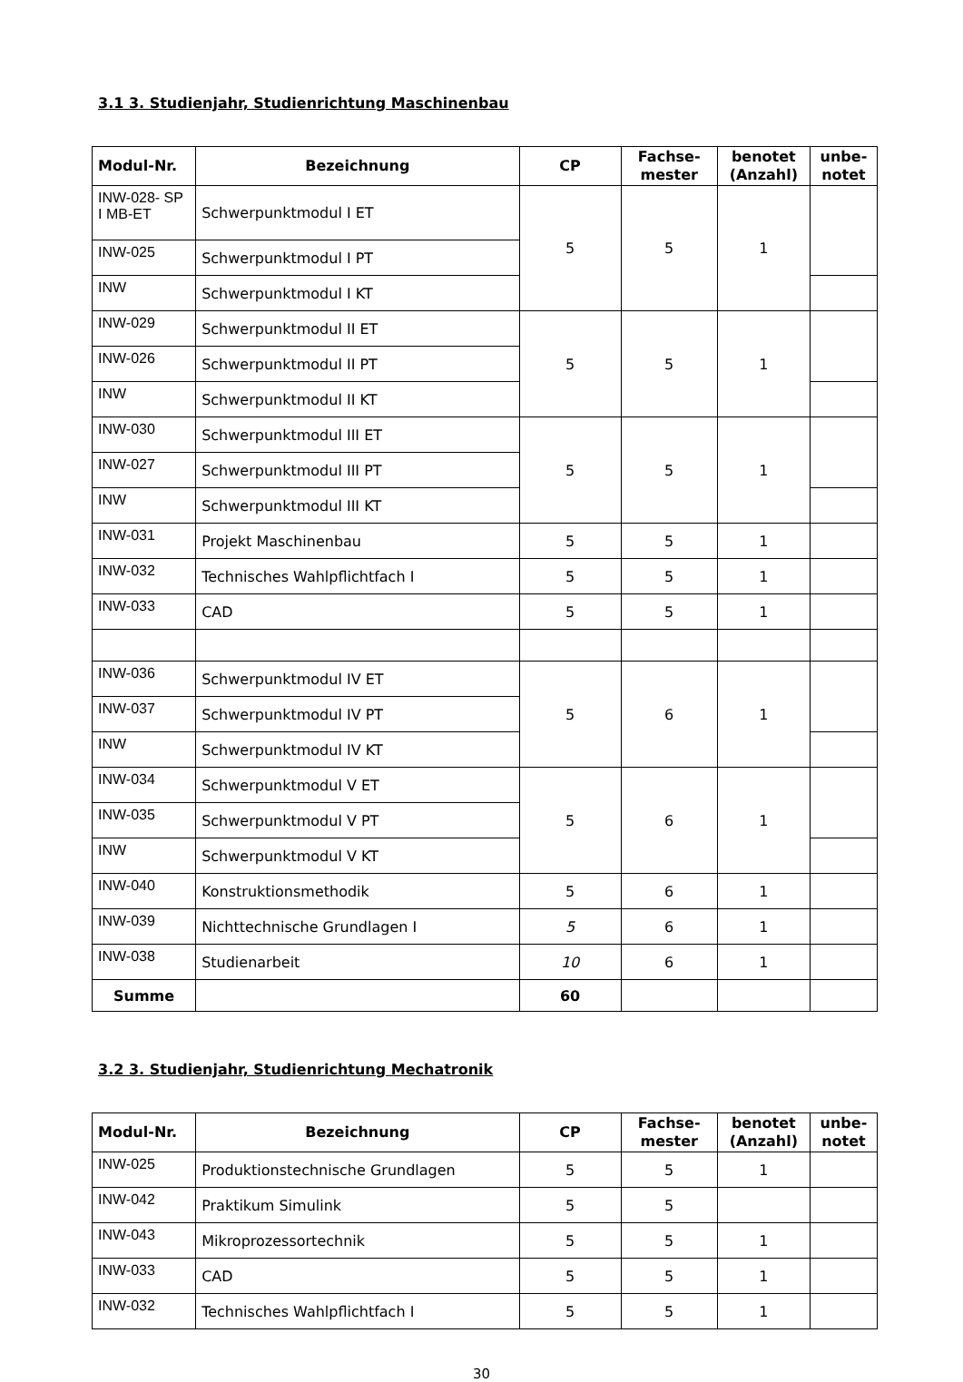3.1 3. Studienjahr, Studienrichtung Maschinenbau
| Modul-Nr. | Bezeichnung | CP | Fachse- mester | benotet (Anzahl) | unbe- notet |
| --- | --- | --- | --- | --- | --- |
| INW-028- SP I MB-ET | Schwerpunktmodul I ET | 5 | 5 | 1 | |
| INW-025 | Schwerpunktmodul I PT | | | | |
| INW | Schwerpunktmodul I KT | | | | |
| INW-029 | Schwerpunktmodul II ET | 5 | 5 | 1 | |
| INW-026 | Schwerpunktmodul II PT | | | | |
| INW | Schwerpunktmodul II KT | | | | |
| INW-030 | Schwerpunktmodul III ET | 5 | 5 | 1 | |
| INW-027 | Schwerpunktmodul III PT | | | | |
| INW | Schwerpunktmodul III KT | | | | |
| INW-031 | Projekt Maschinenbau | 5 | 5 | 1 | |
| INW-032 | Technisches Wahlpflichtfach I | 5 | 5 | 1 | |
| INW-033 | CAD | 5 | 5 | 1 | |
| INW-036 | Schwerpunktmodul IV ET | 5 | 6 | 1 | |
| INW-037 | Schwerpunktmodul IV PT | | | | |
| INW | Schwerpunktmodul IV KT | | | | |
| INW-034 | Schwerpunktmodul V ET | 5 | 6 | 1 | |
| INW-035 | Schwerpunktmodul V PT | | | | |
| INW | Schwerpunktmodul V KT | | | | |
| INW-040 | Konstruktionsmethodik | 5 | 6 | 1 | |
| INW-039 | Nichttechnische Grundlagen I | 5 | 6 | 1 | |
| INW-038 | Studienarbeit | 10 | 6 | 1 | |
| Summe | | 60 | | | |
3.2 3. Studienjahr, Studienrichtung Mechatronik
| Modul-Nr. | Bezeichnung | CP | Fachse- mester | benotet (Anzahl) | unbe- notet |
| --- | --- | --- | --- | --- | --- |
| INW-025 | Produktionstechnische Grundlagen | 5 | 5 | 1 | |
| INW-042 | Praktikum Simulink | 5 | 5 | | |
| INW-043 | Mikroprozessortechnik | 5 | 5 | 1 | |
| INW-033 | CAD | 5 | 5 | 1 | |
| INW-032 | Technisches Wahlpflichtfach I | 5 | 5 | 1 | |
30